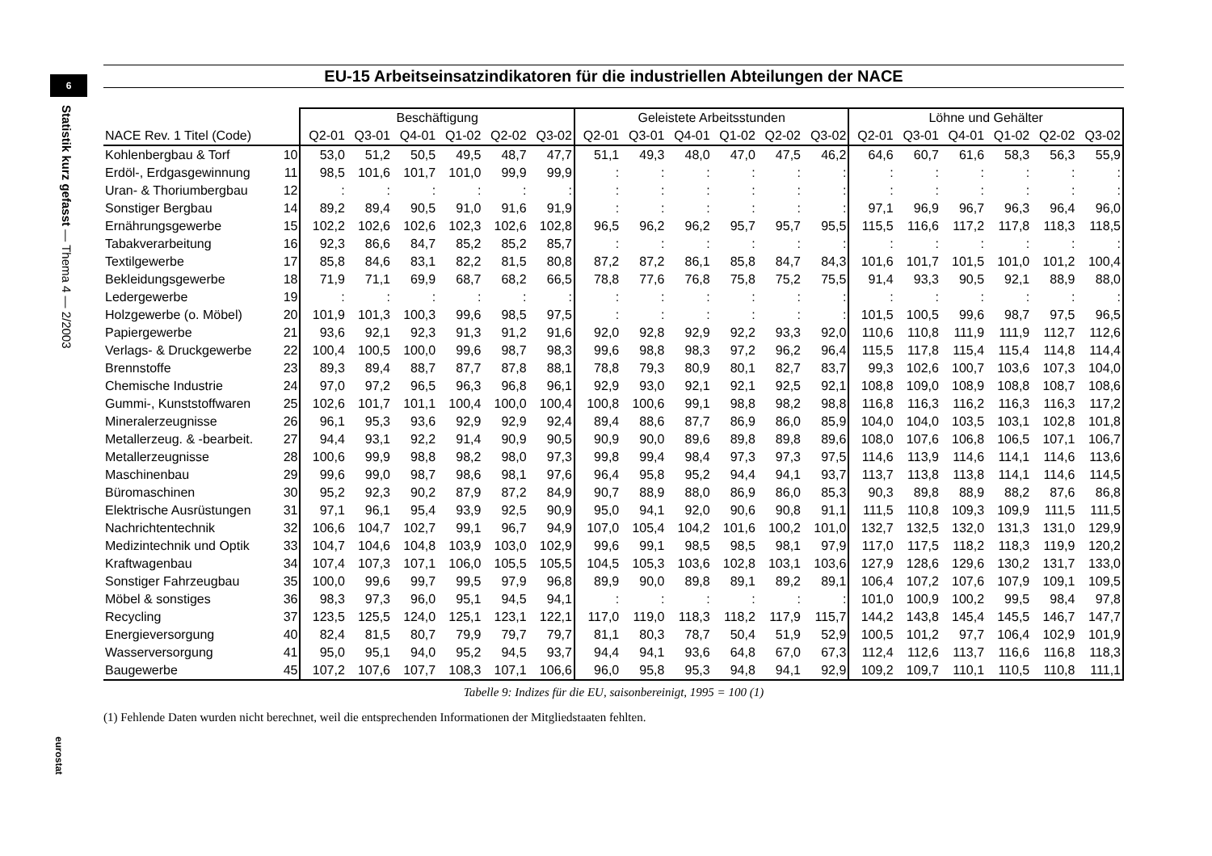6
Statistik kurz gefasst — Thema 4 — 2/2003
eurostat
EU-15 Arbeitseinsatzindikatoren für die industriellen Abteilungen der NACE
| | | Beschäftigung | | | | | | Geleistete Arbeitsstunden | | | | | | Löhne und Gehälter | | | | | |
| --- | --- | --- | --- | --- | --- | --- | --- | --- | --- | --- | --- | --- | --- | --- | --- | --- | --- | --- | --- |
| NACE Rev. 1 Titel (Code) | | Q2-01 | Q3-01 | Q4-01 | Q1-02 | Q2-02 | Q3-02 | Q2-01 | Q3-01 | Q4-01 | Q1-02 | Q2-02 | Q3-02 | Q2-01 | Q3-01 | Q4-01 | Q1-02 | Q2-02 | Q3-02 |
| Kohlenbergbau & Torf | 10 | 53,0 | 51,2 | 50,5 | 49,5 | 48,7 | 47,7 | 51,1 | 49,3 | 48,0 | 47,0 | 47,5 | 46,2 | 64,6 | 60,7 | 61,6 | 58,3 | 56,3 | 55,9 |
| Erdöl-, Erdgasgewinnung | 11 | 98,5 | 101,6 | 101,7 | 101,0 | 99,9 | 99,9 | : | : | : | : | : | : | : | : | : | : | : | : |
| Uran- & Thoriumbergbau | 12 | : | : | : | : | : | : | : | : | : | : | : | : | : | : | : | : | : | : |
| Sonstiger Bergbau | 14 | 89,2 | 89,4 | 90,5 | 91,0 | 91,6 | 91,9 | : | : | : | : | : | : | 97,1 | 96,9 | 96,7 | 96,3 | 96,4 | 96,0 |
| Ernährungsgewerbe | 15 | 102,2 | 102,6 | 102,6 | 102,3 | 102,6 | 102,8 | 96,5 | 96,2 | 96,2 | 95,7 | 95,7 | 95,5 | 115,5 | 116,6 | 117,2 | 117,8 | 118,3 | 118,5 |
| Tabakverarbeitung | 16 | 92,3 | 86,6 | 84,7 | 85,2 | 85,2 | 85,7 | : | : | : | : | : | : | : | : | : | : | : | : |
| Textilgewerbe | 17 | 85,8 | 84,6 | 83,1 | 82,2 | 81,5 | 80,8 | 87,2 | 87,2 | 86,1 | 85,8 | 84,7 | 84,3 | 101,6 | 101,7 | 101,5 | 101,0 | 101,2 | 100,4 |
| Bekleidungsgewerbe | 18 | 71,9 | 71,1 | 69,9 | 68,7 | 68,2 | 66,5 | 78,8 | 77,6 | 76,8 | 75,8 | 75,2 | 75,5 | 91,4 | 93,3 | 90,5 | 92,1 | 88,9 | 88,0 |
| Ledergewerbe | 19 | : | : | : | : | : | : | : | : | : | : | : | : | : | : | : | : | : | : |
| Holzgewerbe (o. Möbel) | 20 | 101,9 | 101,3 | 100,3 | 99,6 | 98,5 | 97,5 | : | : | : | : | : | : | 101,5 | 100,5 | 99,6 | 98,7 | 97,5 | 96,5 |
| Papiergewerbe | 21 | 93,6 | 92,1 | 92,3 | 91,3 | 91,2 | 91,6 | 92,0 | 92,8 | 92,9 | 92,2 | 93,3 | 92,0 | 110,6 | 110,8 | 111,9 | 111,9 | 112,7 | 112,6 |
| Verlags- & Druckgewerbe | 22 | 100,4 | 100,5 | 100,0 | 99,6 | 98,7 | 98,3 | 99,6 | 98,8 | 98,3 | 97,2 | 96,2 | 96,4 | 115,5 | 117,8 | 115,4 | 115,4 | 114,8 | 114,4 |
| Brennstoffe | 23 | 89,3 | 89,4 | 88,7 | 87,7 | 87,8 | 88,1 | 78,8 | 79,3 | 80,9 | 80,1 | 82,7 | 83,7 | 99,3 | 102,6 | 100,7 | 103,6 | 107,3 | 104,0 |
| Chemische Industrie | 24 | 97,0 | 97,2 | 96,5 | 96,3 | 96,8 | 96,1 | 92,9 | 93,0 | 92,1 | 92,1 | 92,5 | 92,1 | 108,8 | 109,0 | 108,9 | 108,8 | 108,7 | 108,6 |
| Gummi-, Kunststoffwaren | 25 | 102,6 | 101,7 | 101,1 | 100,4 | 100,0 | 100,4 | 100,8 | 100,6 | 99,1 | 98,8 | 98,2 | 98,8 | 116,8 | 116,3 | 116,2 | 116,3 | 116,3 | 117,2 |
| Mineralerzeugnisse | 26 | 96,1 | 95,3 | 93,6 | 92,9 | 92,9 | 92,4 | 89,4 | 88,6 | 87,7 | 86,9 | 86,0 | 85,9 | 104,0 | 104,0 | 103,5 | 103,1 | 102,8 | 101,8 |
| Metallerzeug. & -bearbeit. | 27 | 94,4 | 93,1 | 92,2 | 91,4 | 90,9 | 90,5 | 90,9 | 90,0 | 89,6 | 89,8 | 89,8 | 89,6 | 108,0 | 107,6 | 106,8 | 106,5 | 107,1 | 106,7 |
| Metallerzeugnisse | 28 | 100,6 | 99,9 | 98,8 | 98,2 | 98,0 | 97,3 | 99,8 | 99,4 | 98,4 | 97,3 | 97,3 | 97,5 | 114,6 | 113,9 | 114,6 | 114,1 | 114,6 | 113,6 |
| Maschinenbau | 29 | 99,6 | 99,0 | 98,7 | 98,6 | 98,1 | 97,6 | 96,4 | 95,8 | 95,2 | 94,4 | 94,1 | 93,7 | 113,7 | 113,8 | 113,8 | 114,1 | 114,6 | 114,5 |
| Büromaschinen | 30 | 95,2 | 92,3 | 90,2 | 87,9 | 87,2 | 84,9 | 90,7 | 88,9 | 88,0 | 86,9 | 86,0 | 85,3 | 90,3 | 89,8 | 88,9 | 88,2 | 87,6 | 86,8 |
| Elektrische Ausrüstungen | 31 | 97,1 | 96,1 | 95,4 | 93,9 | 92,5 | 90,9 | 95,0 | 94,1 | 92,0 | 90,6 | 90,8 | 91,1 | 111,5 | 110,8 | 109,3 | 109,9 | 111,5 | 111,5 |
| Nachrichtentechnik | 32 | 106,6 | 104,7 | 102,7 | 99,1 | 96,7 | 94,9 | 107,0 | 105,4 | 104,2 | 101,6 | 100,2 | 101,0 | 132,7 | 132,5 | 132,0 | 131,3 | 131,0 | 129,9 |
| Medizintechnik und Optik | 33 | 104,7 | 104,6 | 104,8 | 103,9 | 103,0 | 102,9 | 99,6 | 99,1 | 98,5 | 98,5 | 98,1 | 97,9 | 117,0 | 117,5 | 118,2 | 118,3 | 119,9 | 120,2 |
| Kraftwagenbau | 34 | 107,4 | 107,3 | 107,1 | 106,0 | 105,5 | 105,5 | 104,5 | 105,3 | 103,6 | 102,8 | 103,1 | 103,6 | 127,9 | 128,6 | 129,6 | 130,2 | 131,7 | 133,0 |
| Sonstiger Fahrzeugbau | 35 | 100,0 | 99,6 | 99,7 | 99,5 | 97,9 | 96,8 | 89,9 | 90,0 | 89,8 | 89,1 | 89,2 | 89,1 | 106,4 | 107,2 | 107,6 | 107,9 | 109,1 | 109,5 |
| Möbel & sonstiges | 36 | 98,3 | 97,3 | 96,0 | 95,1 | 94,5 | 94,1 | : | : | : | : | : | : | 101,0 | 100,9 | 100,2 | 99,5 | 98,4 | 97,8 |
| Recycling | 37 | 123,5 | 125,5 | 124,0 | 125,1 | 123,1 | 122,1 | 117,0 | 119,0 | 118,3 | 118,2 | 117,9 | 115,7 | 144,2 | 143,8 | 145,4 | 145,5 | 146,7 | 147,7 |
| Energieversorgung | 40 | 82,4 | 81,5 | 80,7 | 79,9 | 79,7 | 79,7 | 81,1 | 80,3 | 78,7 | 50,4 | 51,9 | 52,9 | 100,5 | 101,2 | 97,7 | 106,4 | 102,9 | 101,9 |
| Wasserversorgung | 41 | 95,0 | 95,1 | 94,0 | 95,2 | 94,5 | 93,7 | 94,4 | 94,1 | 93,6 | 64,8 | 67,0 | 67,3 | 112,4 | 112,6 | 113,7 | 116,6 | 116,8 | 118,3 |
| Baugewerbe | 45 | 107,2 | 107,6 | 107,7 | 108,3 | 107,1 | 106,6 | 96,0 | 95,8 | 95,3 | 94,8 | 94,1 | 92,9 | 109,2 | 109,7 | 110,1 | 110,5 | 110,8 | 111,1 |
Tabelle 9: Indizes für die EU, saisonbereinigt, 1995 = 100 (1)
(1) Fehlende Daten wurden nicht berechnet, weil die entsprechenden Informationen der Mitgliedstaaten fehlten.